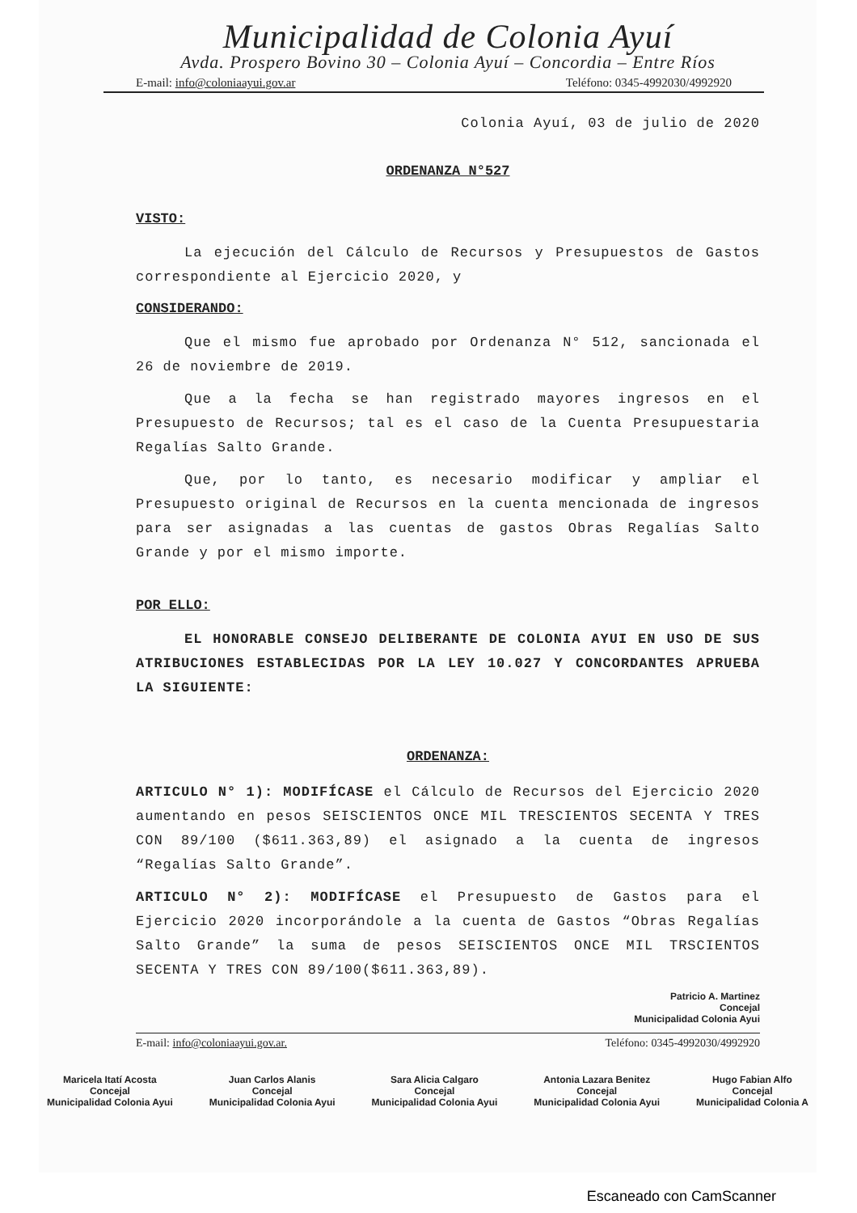Municipalidad de Colonia Ayuí
Avda. Prospero Bovino 30 – Colonia Ayuí – Concordia – Entre Ríos
E-mail: info@coloniaayui.gov.ar Teléfono: 0345-4992030/4992920
Colonia Ayuí, 03 de julio de 2020
ORDENANZA N°527
VISTO:
La ejecución del Cálculo de Recursos y Presupuestos de Gastos correspondiente al Ejercicio 2020, y
CONSIDERANDO:
Que el mismo fue aprobado por Ordenanza N° 512, sancionada el 26 de noviembre de 2019.
Que a la fecha se han registrado mayores ingresos en el Presupuesto de Recursos; tal es el caso de la Cuenta Presupuestaria Regalías Salto Grande.
Que, por lo tanto, es necesario modificar y ampliar el Presupuesto original de Recursos en la cuenta mencionada de ingresos para ser asignadas a las cuentas de gastos Obras Regalías Salto Grande y por el mismo importe.
POR ELLO:
EL HONORABLE CONSEJO DELIBERANTE DE COLONIA AYUI EN USO DE SUS ATRIBUCIONES ESTABLECIDAS POR LA LEY 10.027 Y CONCORDANTES APRUEBA LA SIGUIENTE:
ORDENANZA:
ARTICULO N° 1): MODIFÍCASE el Cálculo de Recursos del Ejercicio 2020 aumentando en pesos SEISCIENTOS ONCE MIL TRESCIENTOS SECENTA Y TRES CON 89/100 ($611.363,89) el asignado a la cuenta de ingresos “Regalías Salto Grande”.
ARTICULO N° 2): MODIFÍCASE el Presupuesto de Gastos para el Ejercicio 2020 incorporándole a la cuenta de Gastos “Obras Regalías Salto Grande” la suma de pesos SEISCIENTOS ONCE MIL TRSCIENTOS SECENTA Y TRES CON 89/100($611.363,89).
Patricio A. Martinez
Concejal
Municipalidad Colonia Ayui
E-mail: info@coloniaayui.gov.ar. Teléfono: 0345-4992030/4992920
Maricela Itatí Acosta
Concejal
Municipalidad Colonia Ayui
Juan Carlos Alanis
Concejal
Municipalidad Colonia Ayui
Sara Alicia Calgaro
Concejal
Municipalidad Colonia Ayui
Antonia Lazara Benitez
Concejal
Municipalidad Colonia Ayui
Hugo Fabian Alfo
Concejal
Municipalidad Colonia A
Escaneado con CamScanner